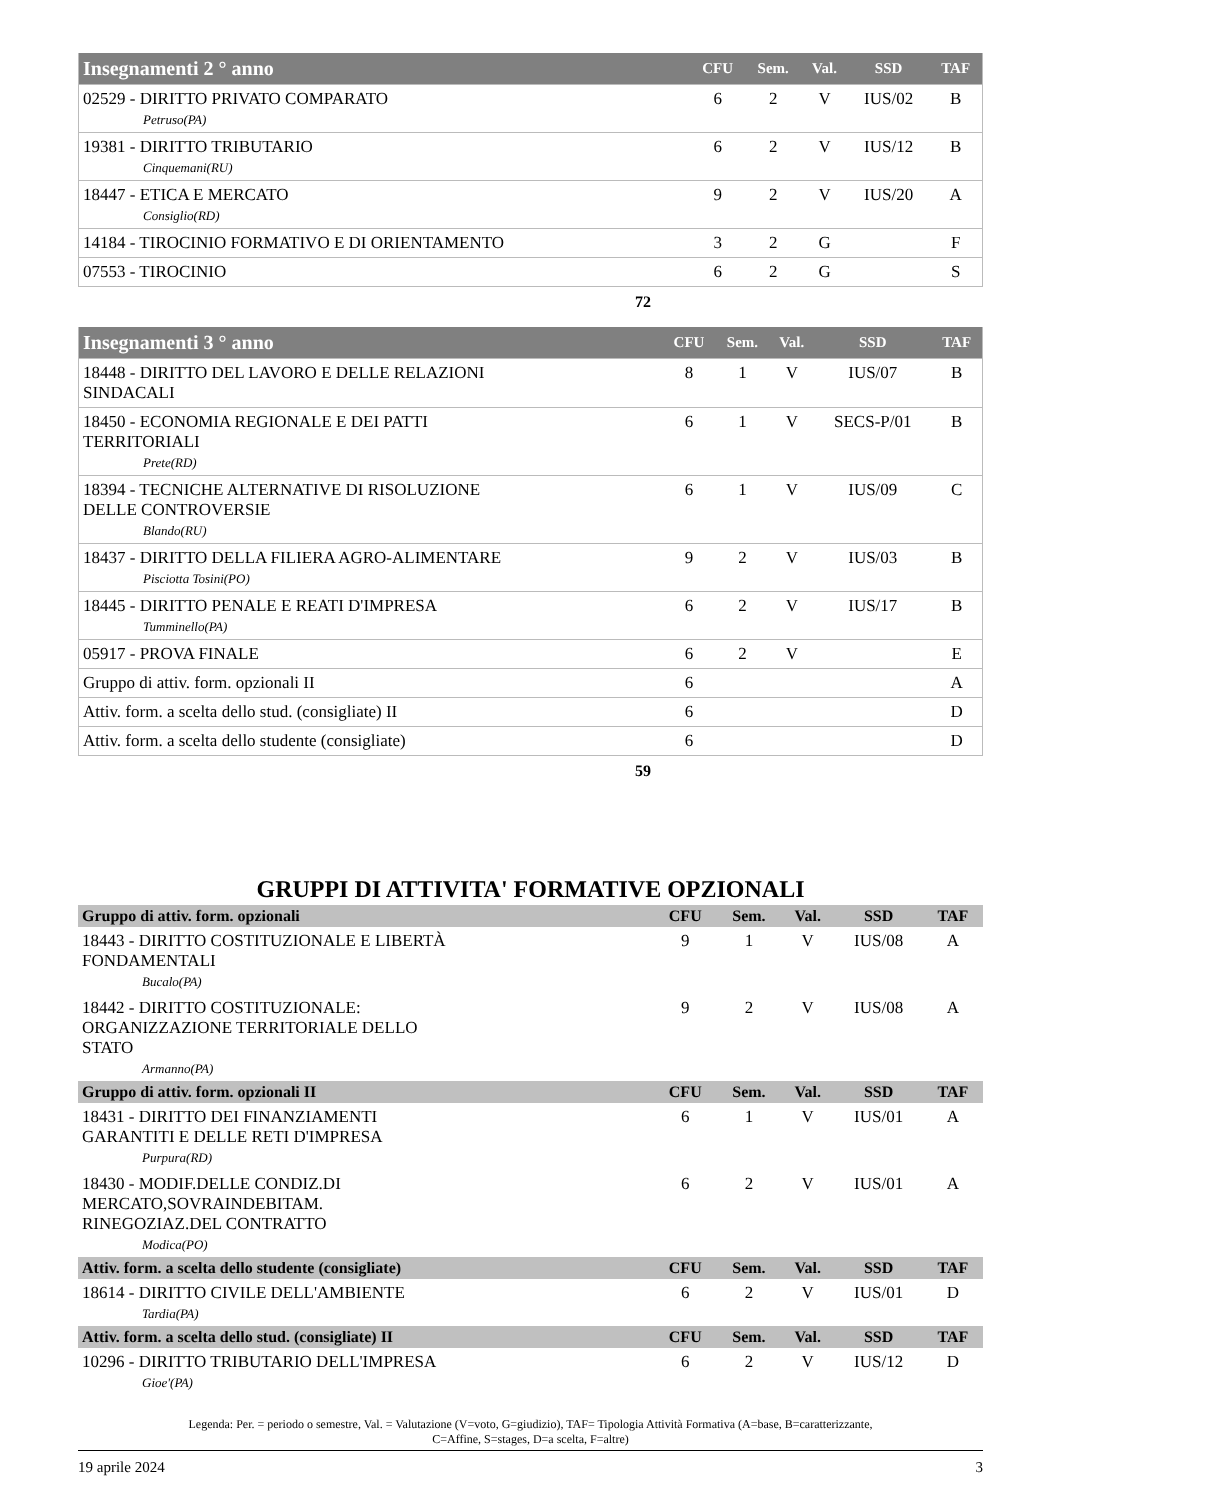| Insegnamenti 2 ° anno | CFU | Sem. | Val. | SSD | TAF |
| --- | --- | --- | --- | --- | --- |
| 02529 - DIRITTO PRIVATO COMPARATO Petruso(PA) | 6 | 2 | V | IUS/02 | B |
| 19381 - DIRITTO TRIBUTARIO Cinquemani(RU) | 6 | 2 | V | IUS/12 | B |
| 18447 - ETICA E MERCATO Consiglio(RD) | 9 | 2 | V | IUS/20 | A |
| 14184 - TIROCINIO FORMATIVO E DI ORIENTAMENTO | 3 | 2 | G | | F |
| 07553 - TIROCINIO | 6 | 2 | G | | S |
72
| Insegnamenti 3 ° anno | CFU | Sem. | Val. | SSD | TAF |
| --- | --- | --- | --- | --- | --- |
| 18448 - DIRITTO DEL LAVORO E DELLE RELAZIONI SINDACALI | 8 | 1 | V | IUS/07 | B |
| 18450 - ECONOMIA REGIONALE E DEI PATTI TERRITORIALI Prete(RD) | 6 | 1 | V | SECS-P/01 | B |
| 18394 - TECNICHE ALTERNATIVE DI RISOLUZIONE DELLE CONTROVERSIE Blando(RU) | 6 | 1 | V | IUS/09 | C |
| 18437 - DIRITTO DELLA FILIERA AGRO-ALIMENTARE Pisciotta Tosini(PO) | 9 | 2 | V | IUS/03 | B |
| 18445 - DIRITTO PENALE E REATI D'IMPRESA Tumminello(PA) | 6 | 2 | V | IUS/17 | B |
| 05917 - PROVA FINALE | 6 | 2 | V | | E |
| Gruppo di attiv. form. opzionali II | 6 | | | | A |
| Attiv. form. a scelta dello stud. (consigliate) II | 6 | | | | D |
| Attiv. form. a scelta dello studente (consigliate) | 6 | | | | D |
59
GRUPPI DI ATTIVITA' FORMATIVE OPZIONALI
| Gruppo di attiv. form. opzionali | CFU | Sem. | Val. | SSD | TAF |
| --- | --- | --- | --- | --- | --- |
| 18443 - DIRITTO COSTITUZIONALE E LIBERTÀ FONDAMENTALI Bucalo(PA) | 9 | 1 | V | IUS/08 | A |
| 18442 - DIRITTO COSTITUZIONALE: ORGANIZZAZIONE TERRITORIALE DELLO STATO Armanno(PA) | 9 | 2 | V | IUS/08 | A |
| Gruppo di attiv. form. opzionali II | CFU | Sem. | Val. | SSD | TAF |
| 18431 - DIRITTO DEI FINANZIAMENTI GARANTITI E DELLE RETI D'IMPRESA Purpura(RD) | 6 | 1 | V | IUS/01 | A |
| 18430 - MODIF.DELLE CONDIZ.DI MERCATO,SOVRAINDEBITAM. RINEGOZIAZ.DEL CONTRATTO Modica(PO) | 6 | 2 | V | IUS/01 | A |
| Attiv. form. a scelta dello studente (consigliate) | CFU | Sem. | Val. | SSD | TAF |
| 18614 - DIRITTO CIVILE DELL'AMBIENTE Tardia(PA) | 6 | 2 | V | IUS/01 | D |
| Attiv. form. a scelta dello stud. (consigliate) II | CFU | Sem. | Val. | SSD | TAF |
| 10296 - DIRITTO TRIBUTARIO DELL'IMPRESA Gioe'(PA) | 6 | 2 | V | IUS/12 | D |
Legenda: Per. = periodo o semestre, Val. = Valutazione (V=voto, G=giudizio), TAF= Tipologia Attività Formativa (A=base, B=caratterizzante,
C=Affine, S=stages, D=a scelta, F=altre)
19 aprile 2024 3